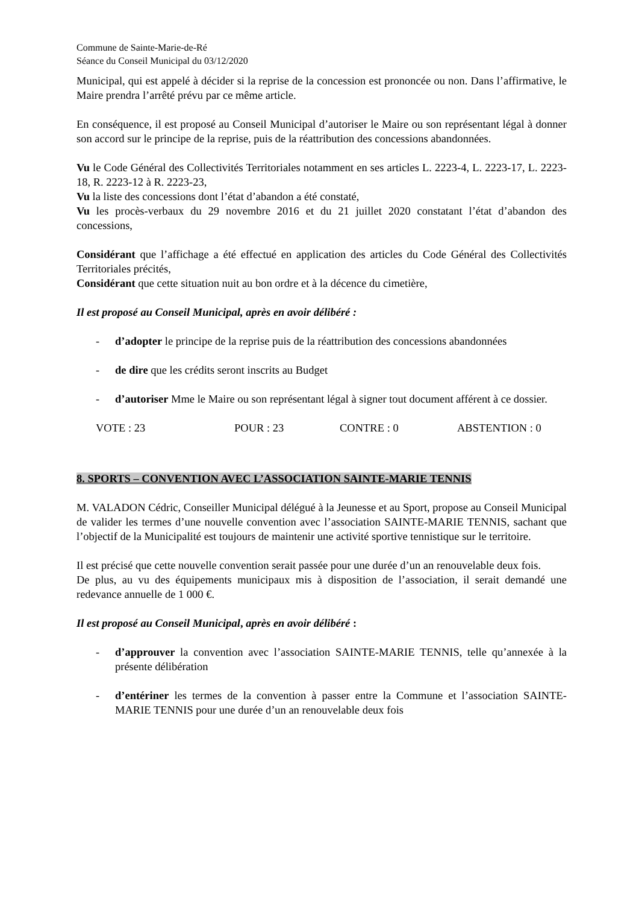Commune de Sainte-Marie-de-Ré
Séance du Conseil Municipal du 03/12/2020
Municipal, qui est appelé à décider si la reprise de la concession est prononcée ou non. Dans l’affirmative, le Maire prendra l’arrêté prévu par ce même article.
En conséquence, il est proposé au Conseil Municipal d’autoriser le Maire ou son représentant légal à donner son accord sur le principe de la reprise, puis de la réattribution des concessions abandonnées.
Vu le Code Général des Collectivités Territoriales notamment en ses articles L. 2223-4, L. 2223-17, L. 2223-18, R. 2223-12 à R. 2223-23,
Vu la liste des concessions dont l’état d’abandon a été constaté,
Vu les procès-verbaux du 29 novembre 2016 et du 21 juillet 2020 constatant l’état d’abandon des concessions,
Considérant que l’affichage a été effectué en application des articles du Code Général des Collectivités Territoriales précités,
Considérant que cette situation nuit au bon ordre et à la décence du cimetière,
Il est proposé au Conseil Municipal, après en avoir délibéré :
- d’adopter le principe de la reprise puis de la réattribution des concessions abandonnées
- de dire que les crédits seront inscrits au Budget
- d’autoriser Mme le Maire ou son représentant légal à signer tout document afférent à ce dossier.
VOTE : 23 POUR : 23 CONTRE : 0 ABSTENTION : 0
8. SPORTS – CONVENTION AVEC L’ASSOCIATION SAINTE-MARIE TENNIS
M. VALADON Cédric, Conseiller Municipal délégué à la Jeunesse et au Sport, propose au Conseil Municipal de valider les termes d’une nouvelle convention avec l’association SAINTE-MARIE TENNIS, sachant que l’objectif de la Municipalité est toujours de maintenir une activité sportive tennistique sur le territoire.
Il est précisé que cette nouvelle convention serait passée pour une durée d’un an renouvelable deux fois.
De plus, au vu des équipements municipaux mis à disposition de l’association, il serait demandé une redevance annuelle de 1 000 €.
Il est proposé au Conseil Municipal, après en avoir délibéré :
- d’approuver la convention avec l’association SAINTE-MARIE TENNIS, telle qu’annexée à la présente délibération
- d’entériner les termes de la convention à passer entre la Commune et l’association SAINTE-MARIE TENNIS pour une durée d’un an renouvelable deux fois